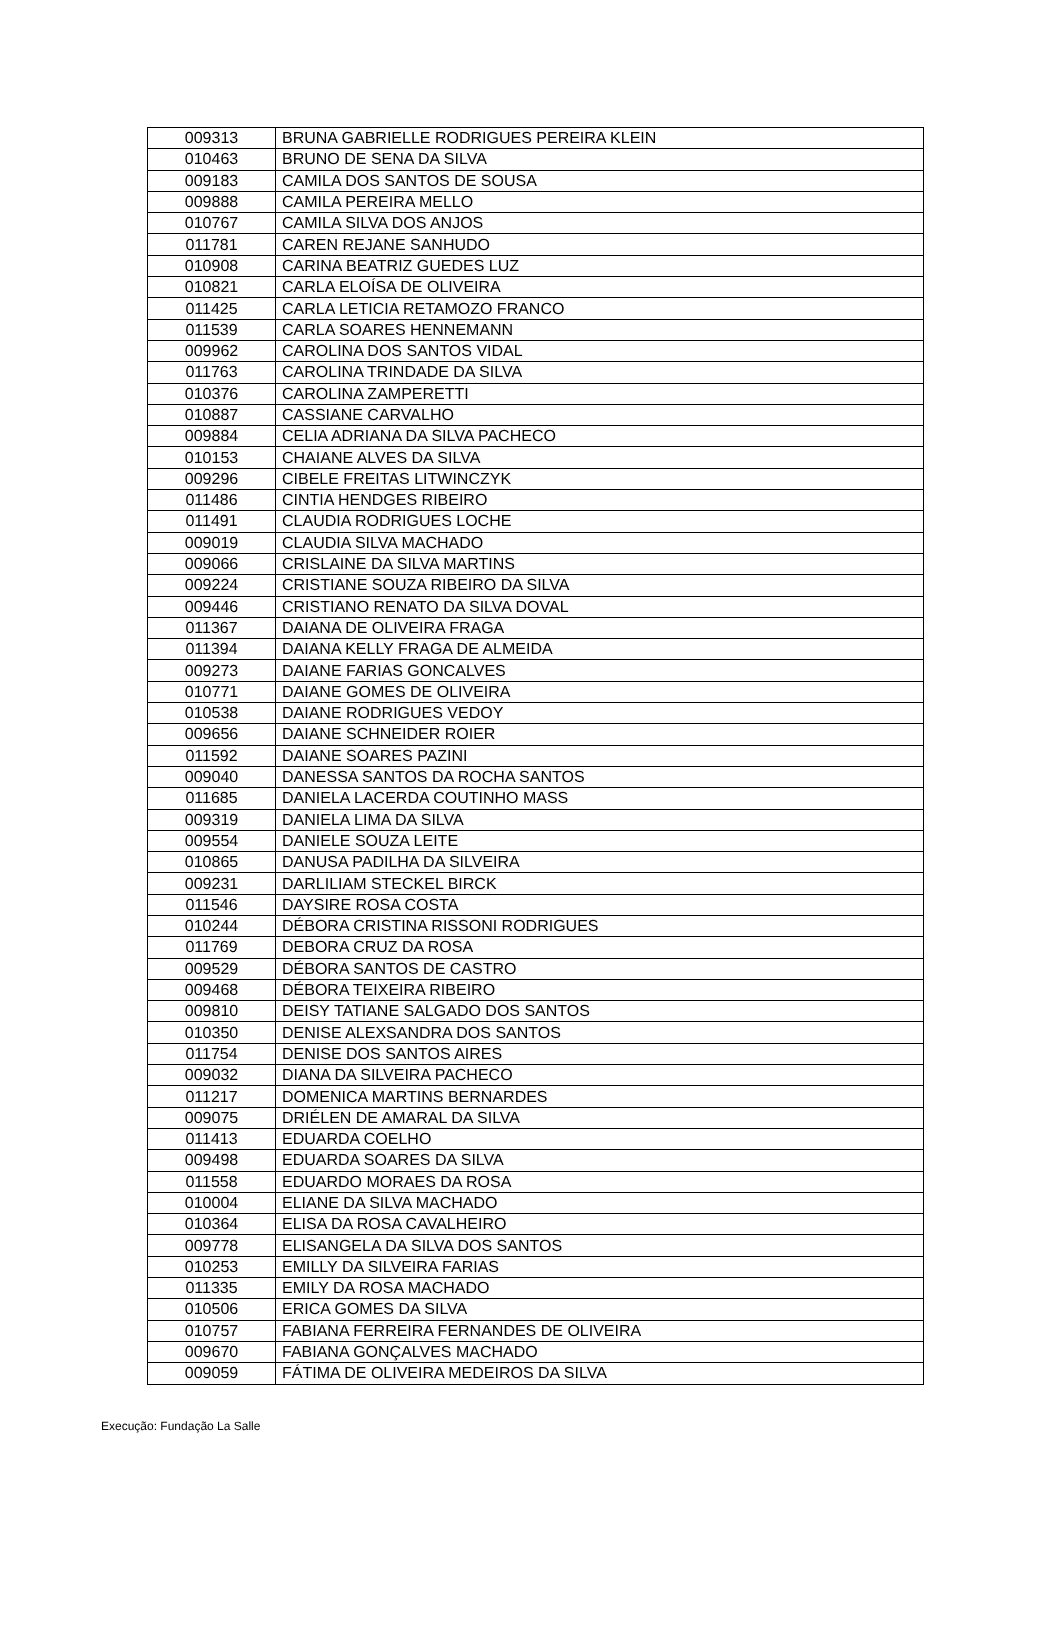| 009313 | BRUNA GABRIELLE RODRIGUES PEREIRA KLEIN |
| 010463 | BRUNO DE SENA DA SILVA |
| 009183 | CAMILA DOS SANTOS DE SOUSA |
| 009888 | CAMILA PEREIRA MELLO |
| 010767 | CAMILA SILVA DOS ANJOS |
| 011781 | CAREN REJANE SANHUDO |
| 010908 | CARINA BEATRIZ GUEDES LUZ |
| 010821 | CARLA ELOÍSA DE OLIVEIRA |
| 011425 | CARLA LETICIA RETAMOZO FRANCO |
| 011539 | CARLA SOARES HENNEMANN |
| 009962 | CAROLINA DOS SANTOS VIDAL |
| 011763 | CAROLINA TRINDADE DA SILVA |
| 010376 | CAROLINA ZAMPERETTI |
| 010887 | CASSIANE CARVALHO |
| 009884 | CELIA ADRIANA DA SILVA PACHECO |
| 010153 | CHAIANE ALVES DA SILVA |
| 009296 | CIBELE FREITAS LITWINCZYK |
| 011486 | CINTIA HENDGES RIBEIRO |
| 011491 | CLAUDIA RODRIGUES LOCHE |
| 009019 | CLAUDIA SILVA MACHADO |
| 009066 | CRISLAINE DA SILVA MARTINS |
| 009224 | CRISTIANE SOUZA RIBEIRO DA SILVA |
| 009446 | CRISTIANO RENATO DA SILVA DOVAL |
| 011367 | DAIANA DE OLIVEIRA FRAGA |
| 011394 | DAIANA KELLY FRAGA DE ALMEIDA |
| 009273 | DAIANE FARIAS GONCALVES |
| 010771 | DAIANE GOMES DE OLIVEIRA |
| 010538 | DAIANE RODRIGUES VEDOY |
| 009656 | DAIANE SCHNEIDER ROIER |
| 011592 | DAIANE SOARES PAZINI |
| 009040 | DANESSA SANTOS DA ROCHA SANTOS |
| 011685 | DANIELA LACERDA COUTINHO MASS |
| 009319 | DANIELA LIMA DA SILVA |
| 009554 | DANIELE SOUZA LEITE |
| 010865 | DANUSA PADILHA DA SILVEIRA |
| 009231 | DARLILIAM STECKEL BIRCK |
| 011546 | DAYSIRE ROSA COSTA |
| 010244 | DÉBORA CRISTINA RISSONI RODRIGUES |
| 011769 | DEBORA CRUZ DA ROSA |
| 009529 | DÉBORA SANTOS DE CASTRO |
| 009468 | DÉBORA TEIXEIRA RIBEIRO |
| 009810 | DEISY TATIANE SALGADO DOS SANTOS |
| 010350 | DENISE ALEXSANDRA DOS SANTOS |
| 011754 | DENISE DOS SANTOS AIRES |
| 009032 | DIANA DA SILVEIRA PACHECO |
| 011217 | DOMENICA MARTINS BERNARDES |
| 009075 | DRIÉLEN DE AMARAL DA SILVA |
| 011413 | EDUARDA COELHO |
| 009498 | EDUARDA SOARES DA SILVA |
| 011558 | EDUARDO MORAES DA ROSA |
| 010004 | ELIANE DA SILVA MACHADO |
| 010364 | ELISA DA ROSA CAVALHEIRO |
| 009778 | ELISANGELA DA SILVA DOS SANTOS |
| 010253 | EMILLY DA SILVEIRA FARIAS |
| 011335 | EMILY DA ROSA MACHADO |
| 010506 | ERICA GOMES DA SILVA |
| 010757 | FABIANA FERREIRA FERNANDES DE OLIVEIRA |
| 009670 | FABIANA GONÇALVES MACHADO |
| 009059 | FÁTIMA DE OLIVEIRA MEDEIROS DA SILVA |
Execução: Fundação La Salle